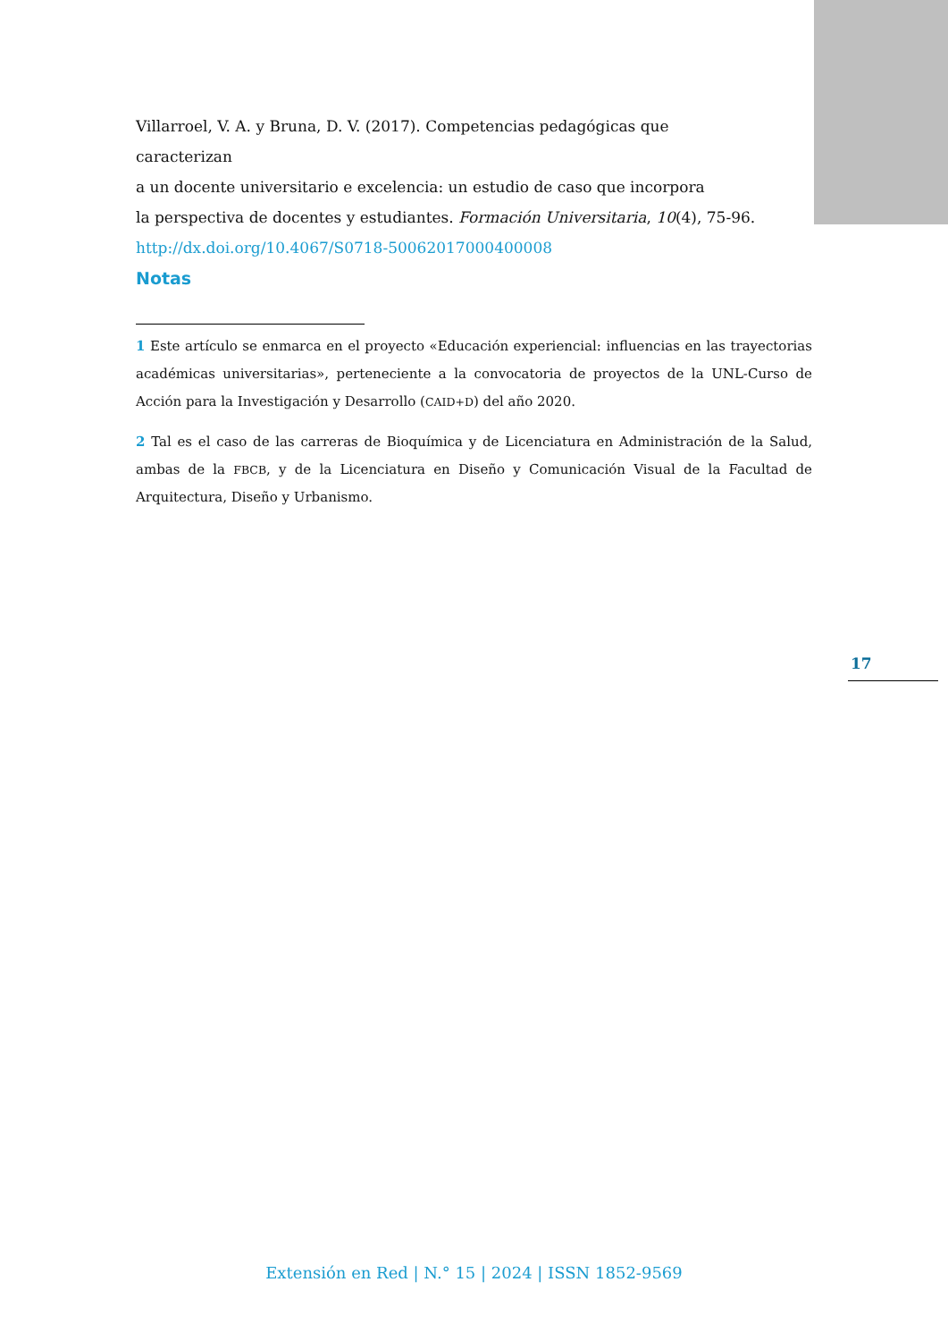Villarroel, V. A. y Bruna, D. V. (2017). Competencias pedagógicas que caracterizan
a un docente universitario e excelencia: un estudio de caso que incorpora
la perspectiva de docentes y estudiantes. Formación Universitaria, 10(4), 75-96.
http://dx.doi.org/10.4067/S0718-50062017000400008
Notas
1 Este artículo se enmarca en el proyecto «Educación experiencial: influencias en las trayectorias académicas universitarias», perteneciente a la convocatoria de proyectos de la UNL-Curso de Acción para la Investigación y Desarrollo (CAID+D) del año 2020.
2 Tal es el caso de las carreras de Bioquímica y de Licenciatura en Administración de la Salud, ambas de la FBCB, y de la Licenciatura en Diseño y Comunicación Visual de la Facultad de Arquitectura, Diseño y Urbanismo.
17
Extensión en Red | N.° 15 | 2024 | ISSN 1852-9569